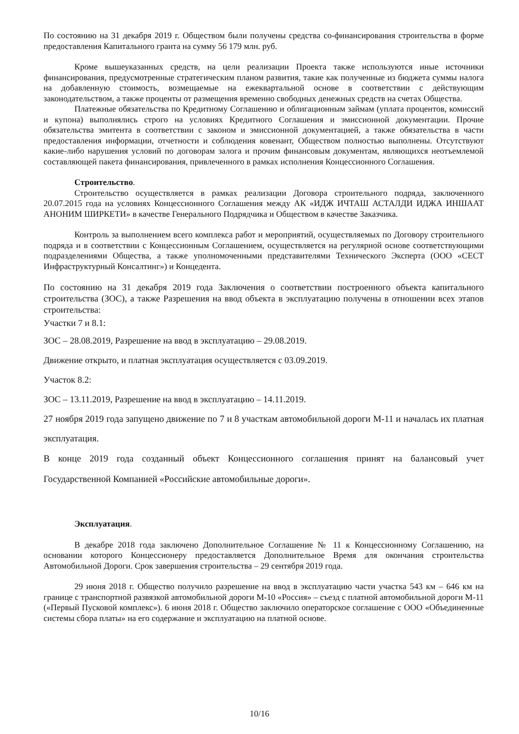По состоянию на 31 декабря 2019 г. Обществом были получены средства со-финансирования строительства в форме предоставления Капитального гранта на сумму 56 179 млн. руб.
Кроме вышеуказанных средств, на цели реализации Проекта также используются иные источники финансирования, предусмотренные стратегическим планом развития, такие как полученные из бюджета суммы налога на добавленную стоимость, возмещаемые на ежеквартальной основе в соответствии с действующим законодательством, а также проценты от размещения временно свободных денежных средств на счетах Общества.
Платежные обязательства по Кредитному Соглашению и облигационным займам (уплата процентов, комиссий и купона) выполнялись строго на условиях Кредитного Соглашения и эмиссионной документации. Прочие обязательства эмитента в соответствии с законом и эмиссионной документацией, а также обязательства в части предоставления информации, отчетности и соблюдения ковенант, Обществом полностью выполнены. Отсутствуют какие-либо нарушения условий по договорам залога и прочим финансовым документам, являющихся неотъемлемой составляющей пакета финансирования, привлеченного в рамках исполнения Концессионного Соглашения.
Строительство.
Строительство осуществляется в рамках реализации Договора строительного подряда, заключенного 20.07.2015 года на условиях Концессионного Соглашения между АК «ИДЖ ИЧТАШ АСТАЛДИ ИДЖА ИНШААТ АНОНИМ ШИРКЕТИ» в качестве Генерального Подрядчика и Обществом в качестве Заказчика.
Контроль за выполнением всего комплекса работ и мероприятий, осуществляемых по Договору строительного подряда и в соответствии с Концессионным Соглашением, осуществляется на регулярной основе соответствующими подразделениями Общества, а также уполномоченными представителями Технического Эксперта (ООО «СЕСТ Инфраструктурный Консалтинг») и Концедента.
По состоянию на 31 декабря 2019 года Заключения о соответствии построенного объекта капитального строительства (ЗОС), а также Разрешения на ввод объекта в эксплуатацию получены в отношении всех этапов строительства:
Участки 7 и 8.1:
ЗОС – 28.08.2019, Разрешение на ввод в эксплуатацию – 29.08.2019.
Движение открыто, и платная эксплуатация осуществляется с 03.09.2019.
Участок 8.2:
ЗОС – 13.11.2019, Разрешение на ввод в эксплуатацию – 14.11.2019.
27 ноября 2019 года запущено движение по 7 и 8 участкам автомобильной дороги М-11 и началась их платная эксплуатация.
В конце 2019 года созданный объект Концессионного соглашения принят на балансовый учет Государственной Компанией «Российские автомобильные дороги».
Эксплуатация.
В декабре 2018 года заключено Дополнительное Соглашение № 11 к Концессионному Соглашению, на основании которого Концессионеру предоставляется Дополнительное Время для окончания строительства Автомобильной Дороги. Срок завершения строительства – 29 сентября 2019 года.
29 июня 2018 г. Общество получило разрешение на ввод в эксплуатацию части участка 543 км – 646 км на границе с транспортной развязкой автомобильной дороги М-10 «Россия» – съезд с платной автомобильной дороги М-11 («Первый Пусковой комплекс»). 6 июня 2018 г. Общество заключило операторское соглашение с ООО «Объединенные системы сбора платы» на его содержание и эксплуатацию на платной основе.
10/16